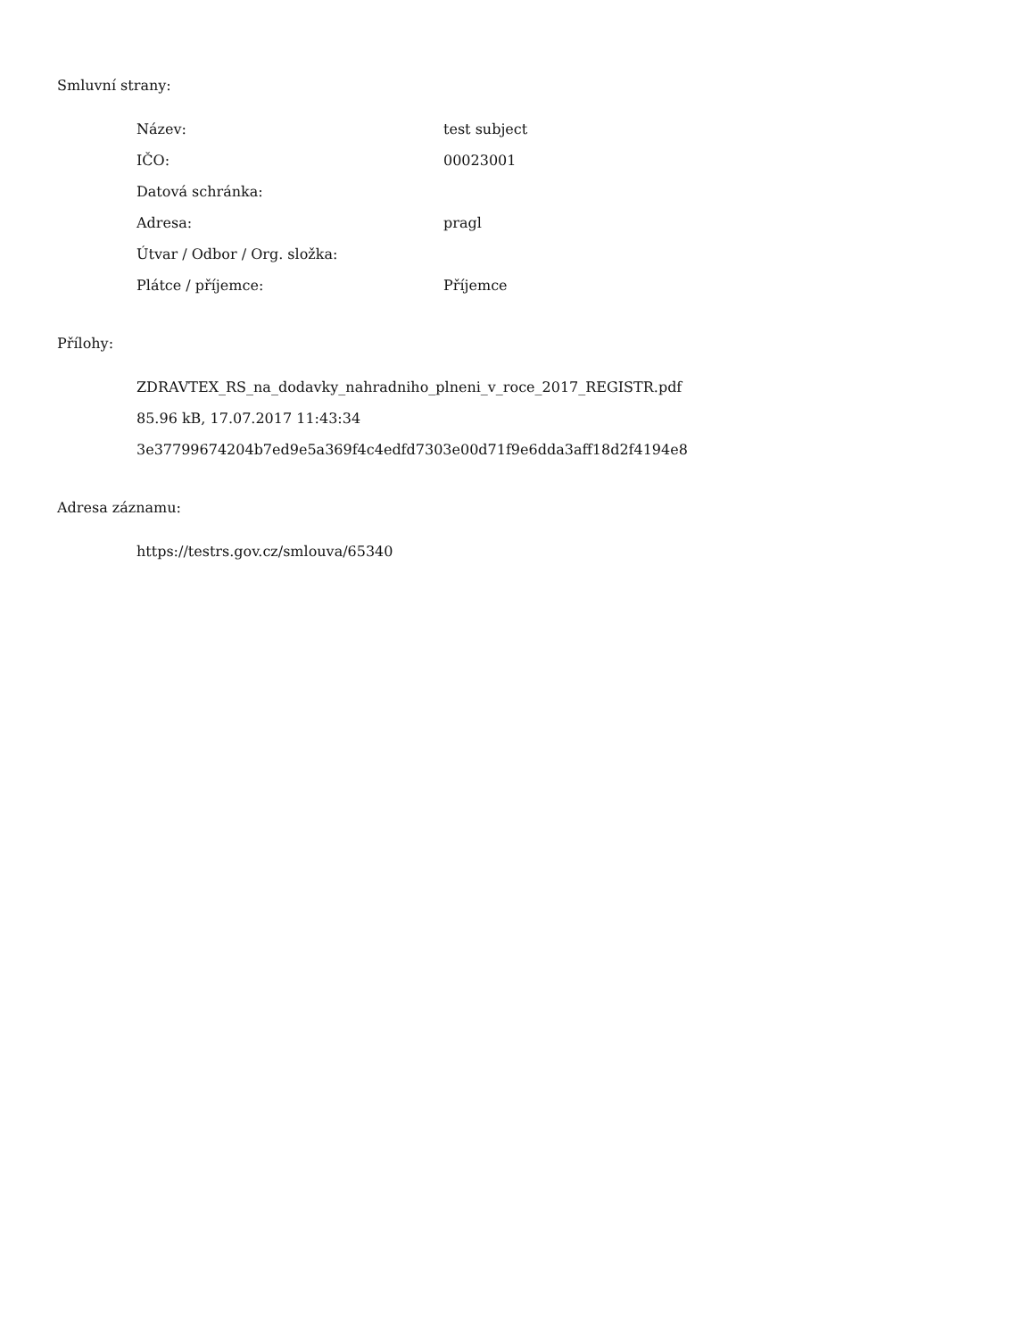Smluvní strany:
| Název: | test subject |
| IČO: | 00023001 |
| Datová schránka: | |
| Adresa: | pragl |
| Útvar / Odbor / Org. složka: | |
| Plátce / příjemce: | Příjemce |
Přílohy:
ZDRAVTEX_RS_na_dodavky_nahradniho_plneni_v_roce_2017_REGISTR.pdf
85.96 kB, 17.07.2017 11:43:34
3e37799674204b7ed9e5a369f4c4edfd7303e00d71f9e6dda3aff18d2f4194e8
Adresa záznamu:
https://testrs.gov.cz/smlouva/65340